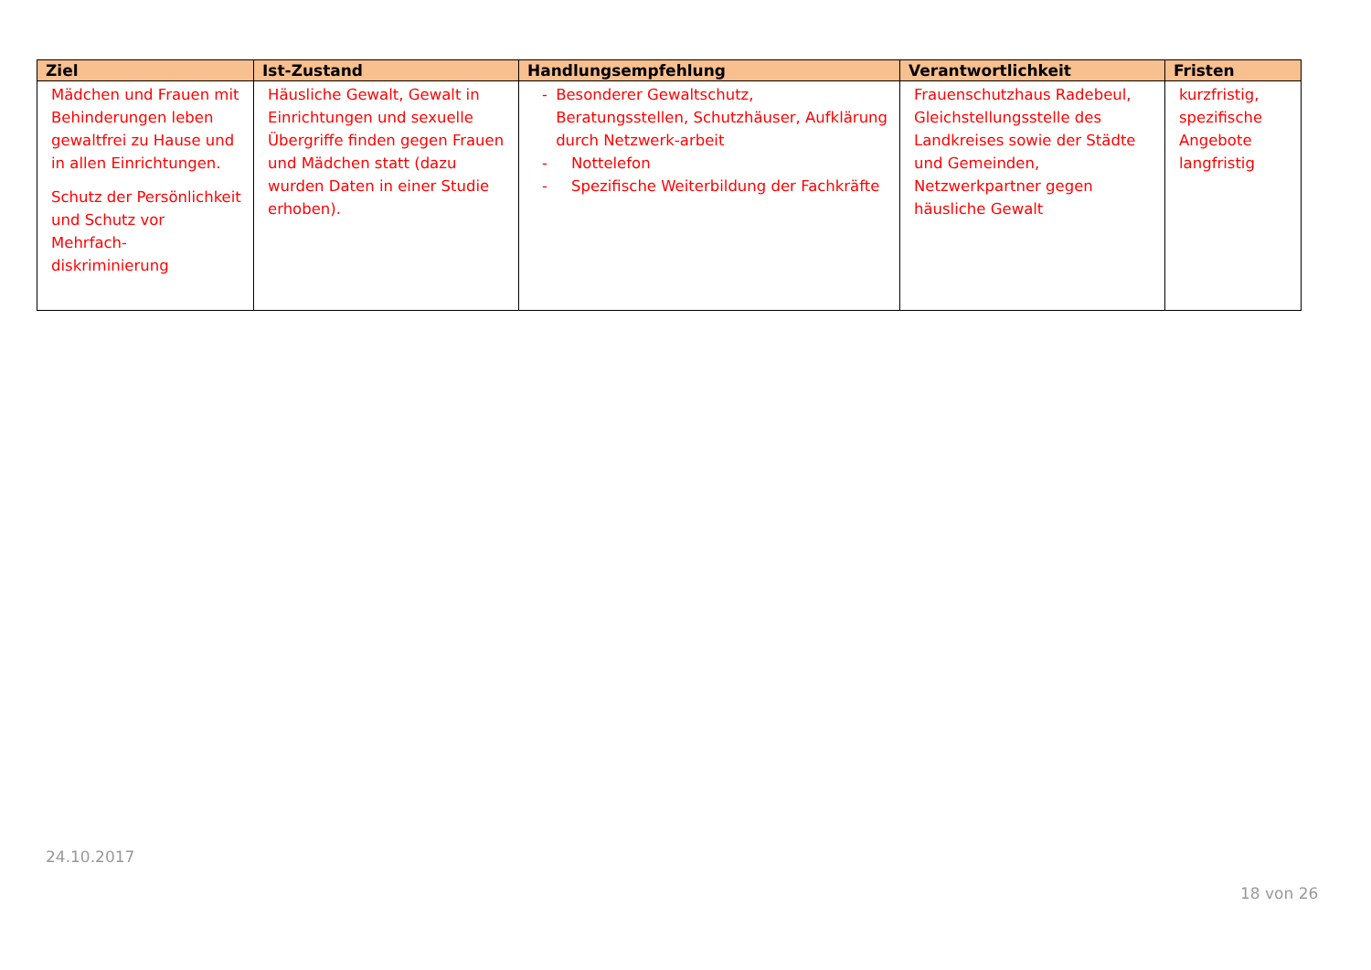| Ziel | Ist-Zustand | Handlungsempfehlung | Verantwortlichkeit | Fristen |
| --- | --- | --- | --- | --- |
| Mädchen und Frauen mit Behinderungen leben gewaltfrei zu Hause und in allen Einrichtungen. Schutz der Persönlichkeit und Schutz vor Mehrfach-diskriminierung | Häusliche Gewalt, Gewalt in Einrichtungen und sexuelle Übergriffe finden gegen Frauen und Mädchen statt (dazu wurden Daten in einer Studie erhoben). | - Besonderer Gewaltschutz, Beratungsstellen, Schutzhäuser, Aufklärung durch Netzwerk-arbeit - Nottelefon - Spezifische Weiterbildung der Fachkräfte | Frauenschutzhaus Radebeul, Gleichstellungsstelle des Landkreises sowie der Städte und Gemeinden, Netzwerkpartner gegen häusliche Gewalt | kurzfristig, spezifische Angebote langfristig |
24.10.2017
18 von 26